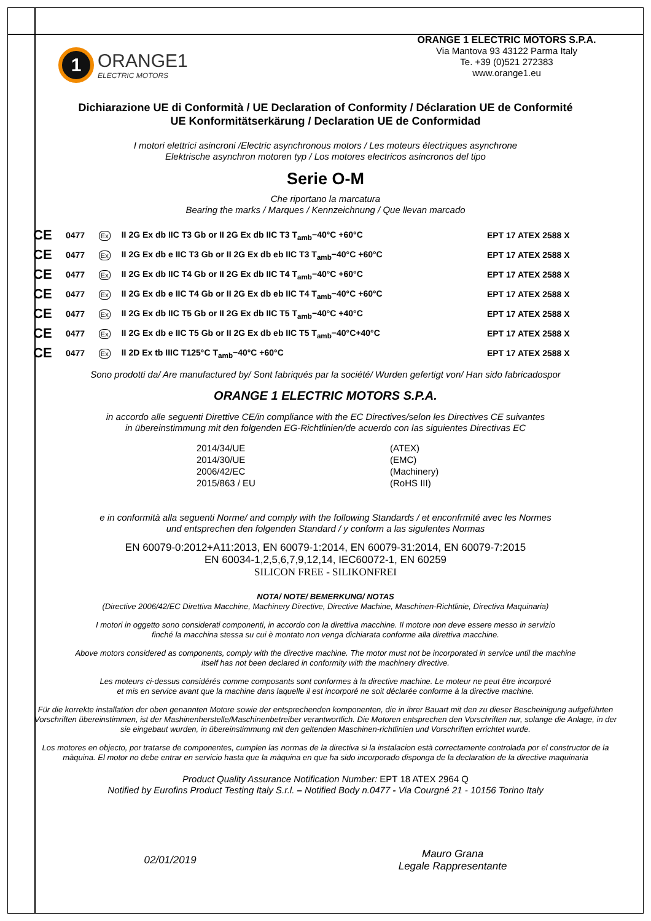1
ORANGE1
ELECTRIC MOTORS
ORANGE 1 ELECTRIC MOTORS S.P.A.
Via Mantova 93 43122 Parma Italy
Te. +39 (0)521 272383
www.orange1.eu
Dichiarazione UE di Conformità / UE Declaration of Conformity / Déclaration UE de Conformité
UE Konformitätserkärung / Declaration UE de Conformidad
I motori elettrici asincroni /Electric asynchronous motors / Les moteurs électriques asynchrone
Elektrische asynchron motoren typ / Los motores electricos asincronos del tipo
Serie O-M
Che riportano la marcatura
Bearing the marks / Marques / Kennzeichnung / Que llevan marcado
| CE | 0477 | Ex | II 2G Ex db IIC T3 Gb or II 2G Ex db IIC T3 T<sub>amb</sub>−40°C +60°C | EPT 17 ATEX 2588 X |
| CE | 0477 | Ex | II 2G Ex db e IIC T3 Gb or II 2G Ex db eb IIC T3 T<sub>amb</sub>−40°C +60°C | EPT 17 ATEX 2588 X |
| CE | 0477 | Ex | II 2G Ex db IIC T4 Gb or II 2G Ex db IIC T4 T<sub>amb</sub>−40°C +60°C | EPT 17 ATEX 2588 X |
| CE | 0477 | Ex | II 2G Ex db e IIC T4 Gb or II 2G Ex db eb IIC T4 T<sub>amb</sub>−40°C +60°C | EPT 17 ATEX 2588 X |
| CE | 0477 | Ex | II 2G Ex db IIC T5 Gb or II 2G Ex db IIC T5 T<sub>amb</sub>−40°C +40°C | EPT 17 ATEX 2588 X |
| CE | 0477 | Ex | II 2G Ex db e IIC T5 Gb or II 2G Ex db eb IIC T5 T<sub>amb</sub>−40°C+40°C | EPT 17 ATEX 2588 X |
| CE | 0477 | Ex | II 2D Ex tb IIIC T125°C T<sub>amb</sub>−40°C +60°C | EPT 17 ATEX 2588 X |
Sono prodotti da/ Are manufactured by/ Sont fabriqués par la société/ Wurden gefertigt von/ Han sido fabricadospor
ORANGE 1 ELECTRIC MOTORS S.P.A.
in accordo alle seguenti Direttive CE/in compliance with the EC Directives/selon les Directives CE suivantes
in übereinstimmung mit den folgenden EG-Richtlinien/de acuerdo con las siguientes Directivas EC
2014/34/UE (ATEX) 2014/30/UE (EMC) 2006/42/EC (Machinery) 2015/863 / EU (RoHS III)
e in conformità alla seguenti Norme/ and comply with the following Standards / et enconfrmité avec les Normes
und entsprechen den folgenden Standard / y conform a las sigulentes Normas
EN 60079-0:2012+A11:2013, EN 60079-1:2014, EN 60079-31:2014, EN 60079-7:2015
EN 60034-1,2,5,6,7,9,12,14, IEC60072-1, EN 60259
SILICON FREE - SILIKONFREI
NOTA/ NOTE/ BEMERKUNG/ NOTAS
(Directive 2006/42/EC Direttiva Macchine, Machinery Directive, Directive Machine, Maschinen-Richtlinie, Directiva Maquinaria)
I motori in oggetto sono considerati componenti, in accordo con la direttiva macchine. Il motore non deve essere messo in servizio
finché la macchina stessa su cui è montato non venga dichiarata conforme alla direttiva macchine.
Above motors considered as components, comply with the directive machine. The motor must not be incorporated in service until the machine
itself has not been declared in conformity with the machinery directive.
Les moteurs ci-dessus considérés comme composants sont conformes à la directive machine. Le moteur ne peut être incorporé
et mis en service avant que la machine dans laquelle il est incorporé ne soit déclarée conforme à la directive machine.
Für die korrekte installation der oben genannten Motore sowie der entsprechenden komponenten, die in ihrer Bauart mit den zu dieser Bescheinigung aufgeführten Vorschriften übereinstimmen, ist der Mashinenherstelle/Maschinenbetreiber verantwortlich. Die Motoren entsprechen den Vorschriften nur, solange die Anlage, in der sie eingebaut wurden, in übereinstimmung mit den geltenden Maschinen-richtlinien und Vorschriften errichtet wurde.
Los motores en objecto, por tratarse de componentes, cumplen las normas de la directiva si la instalacion està correctamente controlada por el constructor de la màquina. El motor no debe entrar en servicio hasta que la màquina en que ha sido incorporado disponga de la declaration de la directive maquinaria
Product Quality Assurance Notification Number: EPT 18 ATEX 2964 Q
Notified by Eurofins Product Testing Italy S.r.l. – Notified Body n.0477 - Via Courgné 21 - 10156 Torino Italy
02/01/2019
Mauro Grana
Legale Rappresentante